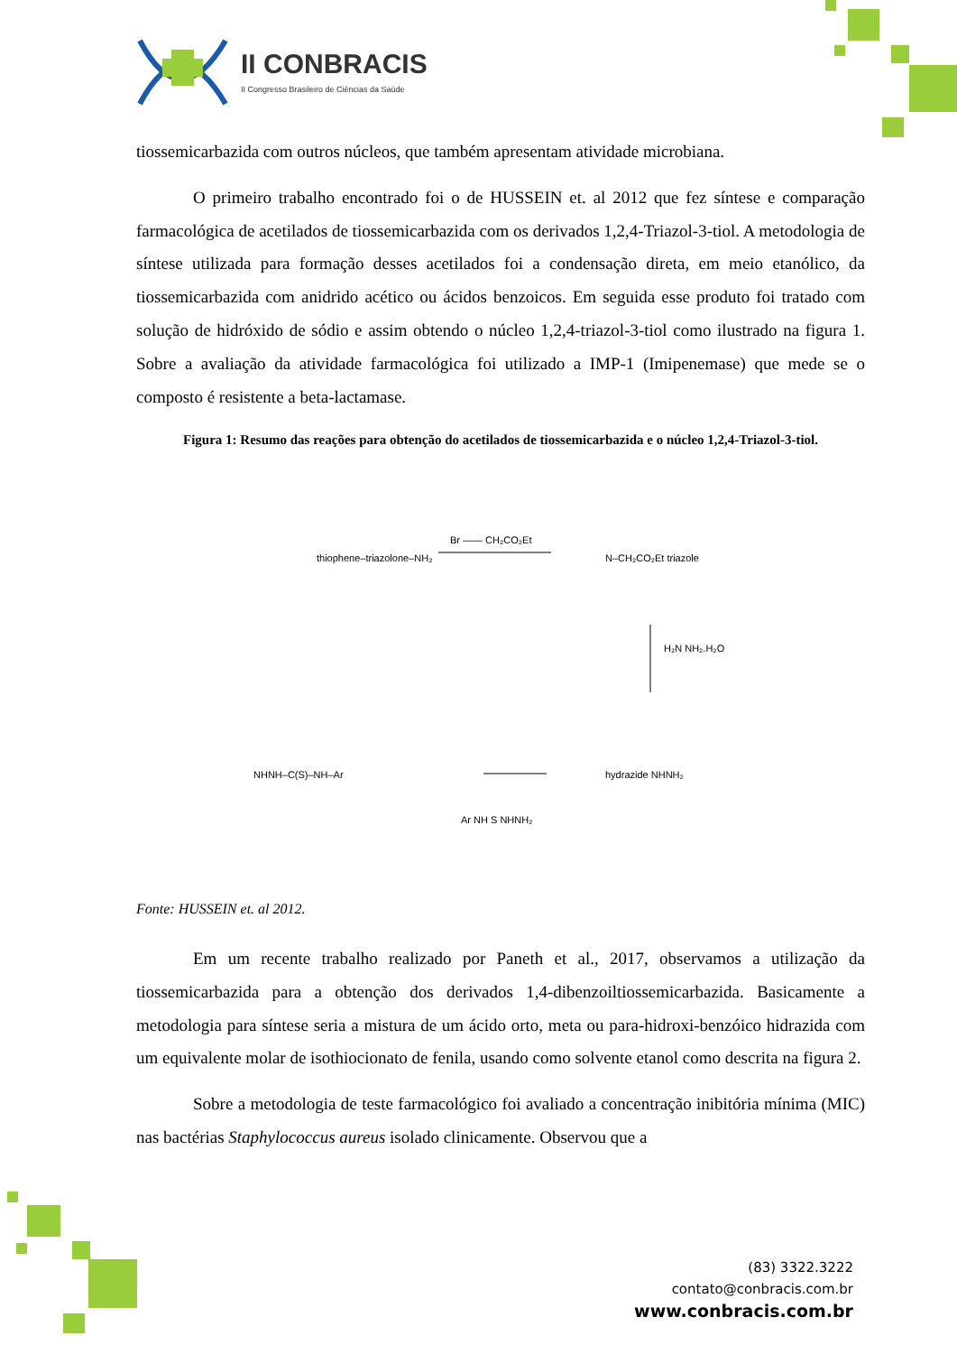II CONBRACIS
II Congresso Brasileiro de Ciências da Saúde
tiossemicarbazida com outros núcleos, que também apresentam atividade microbiana.
O primeiro trabalho encontrado foi o de HUSSEIN et. al 2012 que fez síntese e comparação farmacológica de acetilados de tiossemicarbazida com os derivados 1,2,4-Triazol-3-tiol. A metodologia de síntese utilizada para formação desses acetilados foi a condensação direta, em meio etanólico, da tiossemicarbazida com anidrido acético ou ácidos benzoicos. Em seguida esse produto foi tratado com solução de hidróxido de sódio e assim obtendo o núcleo 1,2,4-triazol-3-tiol como ilustrado na figura 1. Sobre a avaliação da atividade farmacológica foi utilizado a IMP-1 (Imipenemase) que mede se o composto é resistente a beta-lactamase.
Figura 1: Resumo das reações para obtenção do acetilados de tiossemicarbazida e o núcleo 1,2,4-Triazol-3-tiol.
Br —— CH₂CO₂Et
H₂N NH₂.H₂O
Ar NH S NHNH₂
thiophene–triazolone–NH₂
N–CH₂CO₂Et triazole
hydrazide NHNH₂
NHNH–C(S)–NH–Ar
Fonte: HUSSEIN et. al 2012.
Em um recente trabalho realizado por Paneth et al., 2017, observamos a utilização da tiossemicarbazida para a obtenção dos derivados 1,4-dibenzoiltiossemicarbazida. Basicamente a metodologia para síntese seria a mistura de um ácido orto, meta ou para-hidroxi-benzóico hidrazida com um equivalente molar de isothiocionato de fenila, usando como solvente etanol como descrita na figura 2.
Sobre a metodologia de teste farmacológico foi avaliado a concentração inibitória mínima (MIC) nas bactérias Staphylococcus aureus isolado clinicamente. Observou que a
(83) 3322.3222
contato@conbracis.com.br
www.conbracis.com.br